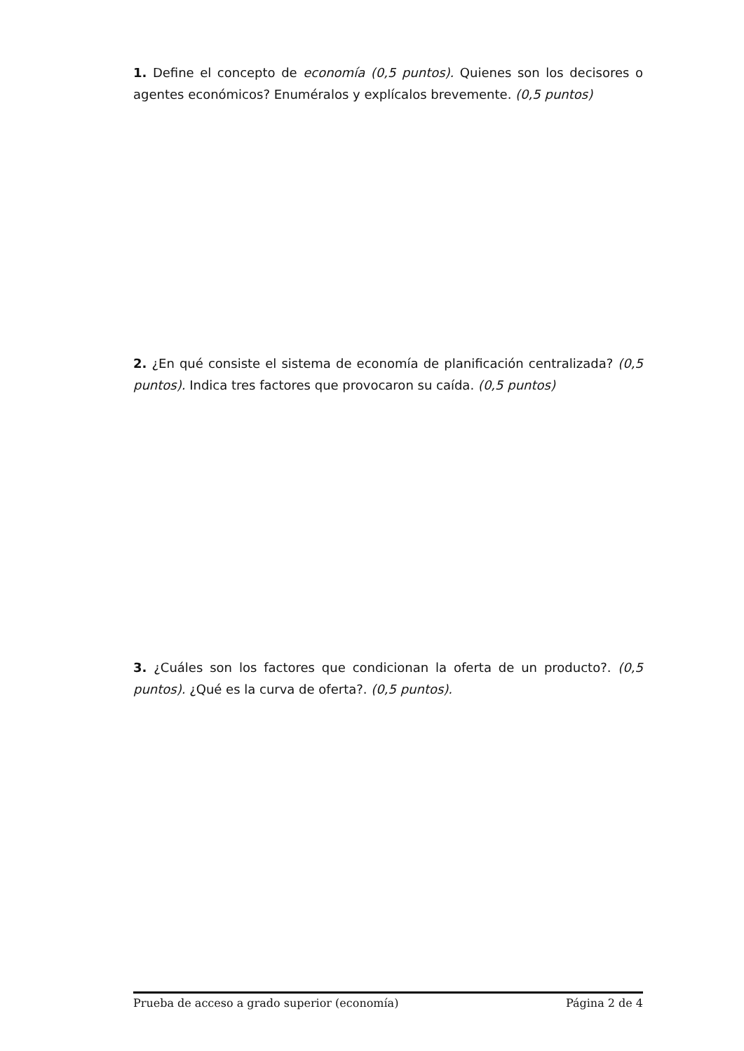1. Define el concepto de economía (0,5 puntos). Quienes son los decisores o agentes económicos? Enuméralos y explícalos brevemente. (0,5 puntos)
2. ¿En qué consiste el sistema de economía de planificación centralizada? (0,5 puntos). Indica tres factores que provocaron su caída. (0,5 puntos)
3. ¿Cuáles son los factores que condicionan la oferta de un producto?. (0,5 puntos). ¿Qué es la curva de oferta?. (0,5 puntos).
Prueba de acceso a grado superior (economía) Página 2 de 4